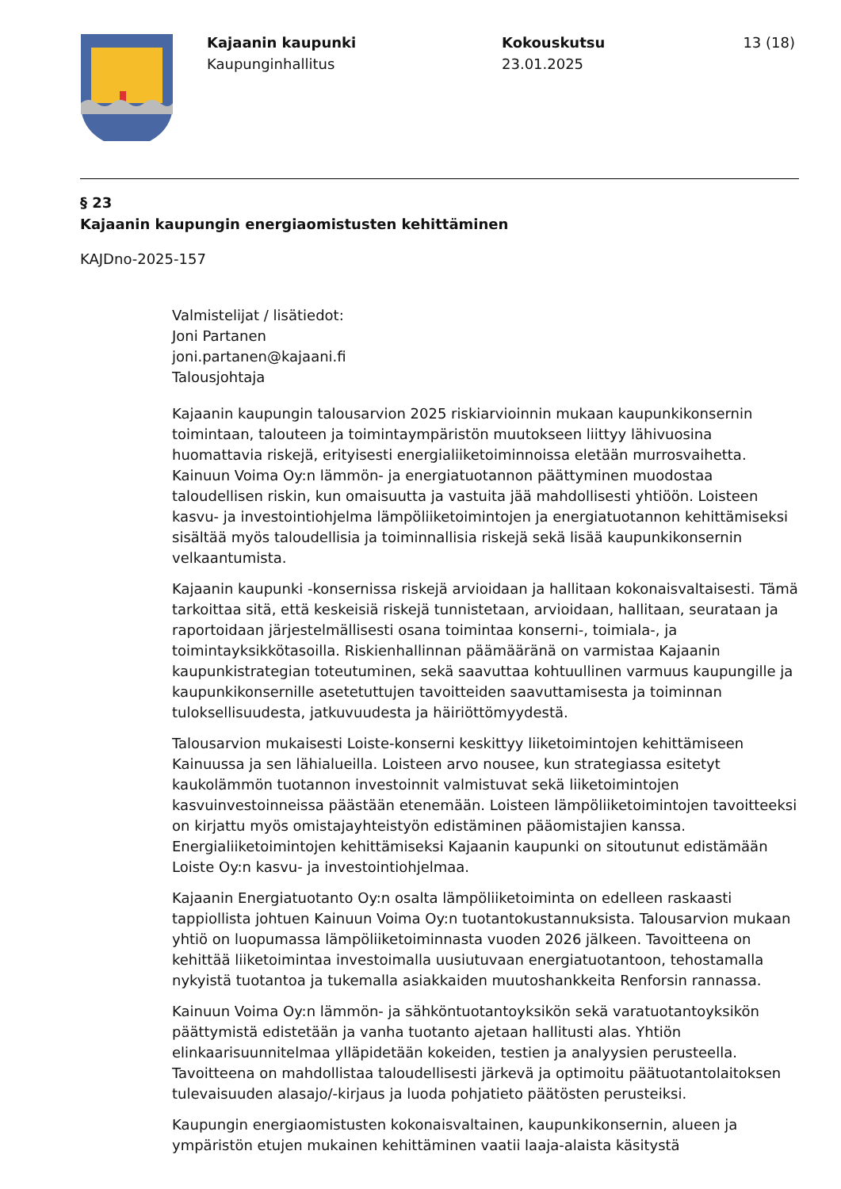Kajaanin kaupunki
Kaupunginhallitus
Kokouskutsu
23.01.2025
13 (18)
§ 23
Kajaanin kaupungin energiaomistusten kehittäminen
KAJDno-2025-157
Valmistelijat / lisätiedot:
Joni Partanen
joni.partanen@kajaani.fi
Talousjohtaja
Kajaanin kaupungin talousarvion 2025 riskiarvioinnin mukaan kaupunkikonsernin toimintaan, talouteen ja toimintaympäristön muutokseen liittyy lähivuosina huomattavia riskejä, erityisesti energialiiketoiminnoissa eletään murrosvaihetta. Kainuun Voima Oy:n lämmön- ja energiatuotannon päättyminen muodostaa taloudellisen riskin, kun omaisuutta ja vastuita jää mahdollisesti yhtiöön. Loisteen kasvu- ja investointiohjelma lämpöliiketoimintojen ja energiatuotannon kehittämiseksi sisältää myös taloudellisia ja toiminnallisia riskejä sekä lisää kaupunkikonsernin velkaantumista.
Kajaanin kaupunki -konsernissa riskejä arvioidaan ja hallitaan kokonaisvaltaisesti. Tämä tarkoittaa sitä, että keskeisiä riskejä tunnistetaan, arvioidaan, hallitaan, seurataan ja raportoidaan järjestelmällisesti osana toimintaa konserni-, toimiala-, ja toimintayksikkötasoilla. Riskienhallinnan päämääränä on varmistaa Kajaanin kaupunkistrategian toteutuminen, sekä saavuttaa kohtuullinen varmuus kaupungille ja kaupunkikonsernille asetetuttujen tavoitteiden saavuttamisesta ja toiminnan tuloksellisuudesta, jatkuvuudesta ja häiriöttömyydestä.
Talousarvion mukaisesti Loiste-konserni keskittyy liiketoimintojen kehittämiseen Kainuussa ja sen lähialueilla. Loisteen arvo nousee, kun strategiassa esitetyt kaukolämmön tuotannon investoinnit valmistuvat sekä liiketoimintojen kasvuinvestoinneissa päästään etenemään. Loisteen lämpöliiketoimintojen tavoitteeksi on kirjattu myös omistajayhteistyön edistäminen pääomistajien kanssa. Energialiiketoimintojen kehittämiseksi Kajaanin kaupunki on sitoutunut edistämään Loiste Oy:n kasvu- ja investointiohjelmaa.
Kajaanin Energiatuotanto Oy:n osalta lämpöliiketoiminta on edelleen raskaasti tappiollista johtuen Kainuun Voima Oy:n tuotantokustannuksista. Talousarvion mukaan yhtiö on luopumassa lämpöliiketoiminnasta vuoden 2026 jälkeen. Tavoitteena on kehittää liiketoimintaa investoimalla uusiutuvaan energiatuotantoon, tehostamalla nykyistä tuotantoa ja tukemalla asiakkaiden muutoshankkeita Renforsin rannassa.
Kainuun Voima Oy:n lämmön- ja sähköntuotantoyksikön sekä varatuotantoyksikön päättymistä edistetään ja vanha tuotanto ajetaan hallitusti alas. Yhtiön elinkaarisuunnitelmaa ylläpidetään kokeiden, testien ja analyysien perusteella. Tavoitteena on mahdollistaa taloudellisesti järkevä ja optimoitu päätuotantolaitoksen tulevaisuuden alasajo/-kirjaus ja luoda pohjatieto päätösten perusteiksi.
Kaupungin energiaomistusten kokonaisvaltainen, kaupunkikonsernin, alueen ja ympäristön etujen mukainen kehittäminen vaatii laaja-alaista käsitystä